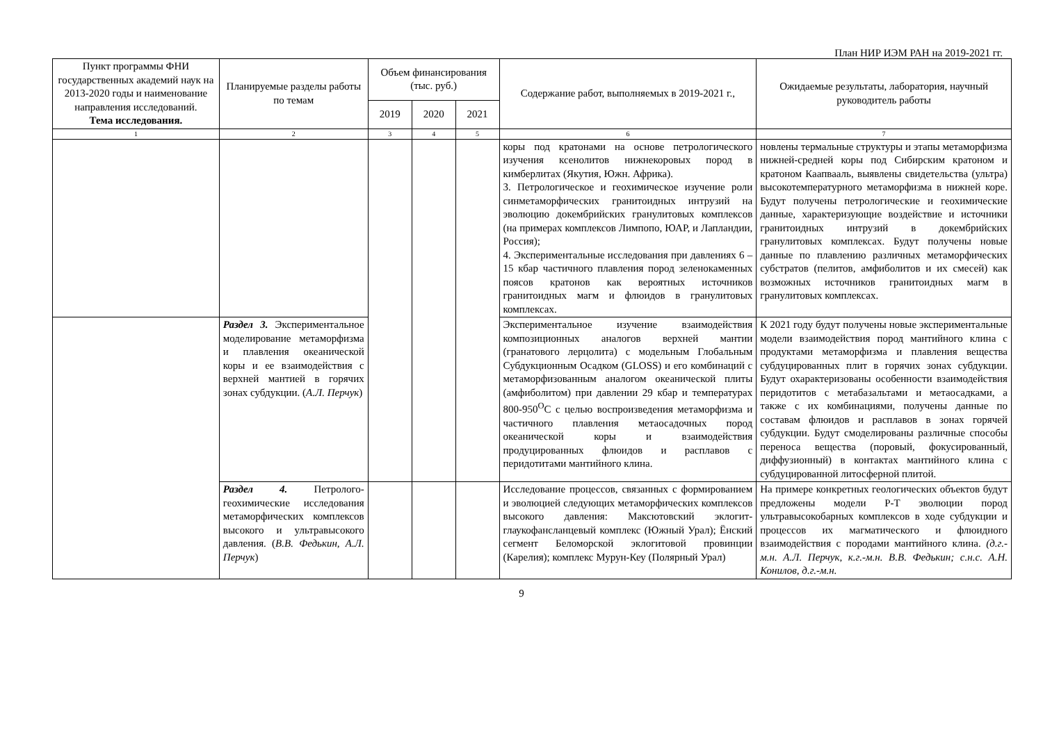План НИР ИЭМ РАН на 2019-2021 гг.
| Пункт программы ФНИ государственных академий наук на 2013-2020 годы и наименование направления исследований. Тема исследования. | Планируемые разделы работы по темам | Объем финансирования (тыс. руб.) | | | Содержание работ, выполняемых в 2019-2021 г., | Ожидаемые результаты, лаборатория, научный руководитель работы |
| --- | --- | --- | --- | --- | --- | --- |
| | | 2019 | 2020 | 2021 | | |
| 1 | 2 | 3 | 4 | 5 | 6 | 7 |
| | | | | | коры под кратонами на основе петрологического изучения ксенолитов нижнекоровых пород в кимберлитах (Якутия, Южн. Африка). 3. Петрологическое и геохимическое изучение роли синметаморфических гранитоидных интрузий на эволюцию докембрийских гранулитовых комплексов (на примерах комплексов Лимпопо, ЮАР, и Лапландии, Россия); 4. Экспериментальные исследования при давлениях 6 – 15 кбар частичного плавления пород зеленокаменных поясов кратонов как вероятных источников гранитоидных магм и флюидов в гранулитовых комплексах. | новлены термальные структуры и этапы метаморфизма нижней-средней коры под Сибирским кратоном и кратоном Каапвааль, выявлены свидетельства (ультра) высокотемпературного метаморфизма в нижней коре. Будут получены петрологические и геохимические данные, характеризующие воздействие и источники гранитоидных интрузий в докембрийских гранулитовых комплексах. Будут получены новые данные по плавлению различных метаморфических субстратов (пелитов, амфиболитов и их смесей) как возможных источников гранитоидных магм в гранулитовых комплексах. |
| | Раздел 3. Экспериментальное моделирование метаморфизма и плавления океанической коры и ее взаимодействия с верхней мантией в горячих зонах субдукции. ( А.Л. Перчук ) | | | | Экспериментальное изучение взаимодействия композиционных аналогов верхней мантии (гранатового лерцолита) с модельным Глобальным Субдукционным Осадком (GLOSS) и его комбинаций с метаморфизованным аналогом океанической плиты (амфиболитом) при давлении 29 кбар и температурах 800-950<sup>O</sup>C с целью воспроизведения метаморфизма и частичного плавления метаосадочных пород океанической коры и взаимодействия продуцированных флюидов и расплавов с перидотитами мантийного клина. | К 2021 году будут получены новые экспериментальные модели взаимодействия пород мантийного клина с продуктами метаморфизма и плавления вещества субдуцированных плит в горячих зонах субдукции. Будут охарактеризованы особенности взаимодействия перидотитов с метабазальтами и метаосадками, а также с их комбинациями, получены данные по составам флюидов и расплавов в зонах горячей субдукции. Будут смоделированы различные способы переноса вещества (поровый, фокусированный, диффузионный) в контактах мантийного клина с субдуцированной литосферной плитой. |
| | Раздел 4. Петролого-геохимические исследования метаморфических комплексов высокого и ультравысокого давления. ( В.В. Федькин, А.Л. Перчук ) | | | | Исследование процессов, связанных с формированием и эволюцией следующих метаморфических комплексов высокого давления: Максютовский эклогит-глаукофансланцевый комплекс (Южный Урал); Ёнский сегмент Беломорской эклогитовой провинции (Карелия); комплекс Мурун-Кеу (Полярный Урал) | На примере конкретных геологических объектов будут предложены модели P-T эволюции пород ультравысокобарных комплексов в ходе субдукции и процессов их магматического и флюидного взаимодействия с породами мантийного клина. (д.г.-м.н. А.Л. Перчук, к.г.-м.н. В.В. Федькин; с.н.с. А.Н. Конилов, д.г.-м.н. |
9